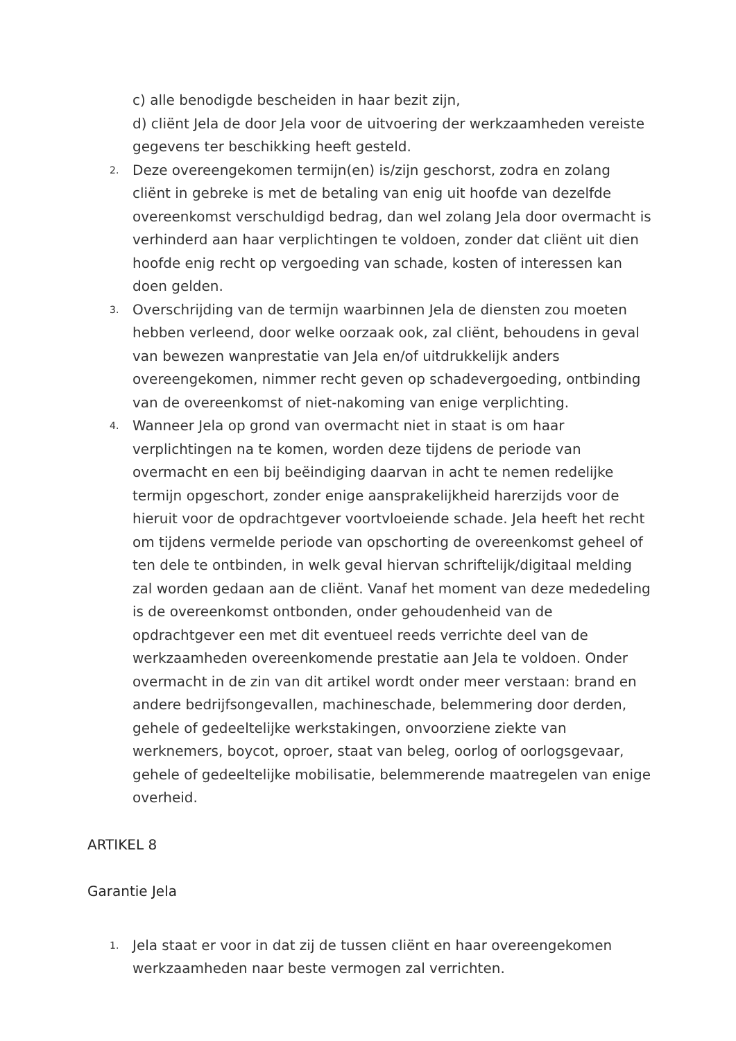c) alle benodigde bescheiden in haar bezit zijn,
d) cliënt Jela de door Jela voor de uitvoering der werkzaamheden vereiste gegevens ter beschikking heeft gesteld.
2. Deze overeengekomen termijn(en) is/zijn geschorst, zodra en zolang cliënt in gebreke is met de betaling van enig uit hoofde van dezelfde overeenkomst verschuldigd bedrag, dan wel zolang Jela door overmacht is verhinderd aan haar verplichtingen te voldoen, zonder dat cliënt uit dien hoofde enig recht op vergoeding van schade, kosten of interessen kan doen gelden.
3. Overschrijding van de termijn waarbinnen Jela de diensten zou moeten hebben verleend, door welke oorzaak ook, zal cliënt, behoudens in geval van bewezen wanprestatie van Jela en/of uitdrukkelijk anders overeengekomen, nimmer recht geven op schadevergoeding, ontbinding van de overeenkomst of niet-nakoming van enige verplichting.
4. Wanneer Jela op grond van overmacht niet in staat is om haar verplichtingen na te komen, worden deze tijdens de periode van overmacht en een bij beëindiging daarvan in acht te nemen redelijke termijn opgeschort, zonder enige aansprakelijkheid harerzijds voor de hieruit voor de opdrachtgever voortvloeiende schade. Jela heeft het recht om tijdens vermelde periode van opschorting de overeenkomst geheel of ten dele te ontbinden, in welk geval hiervan schriftelijk/digitaal melding zal worden gedaan aan de cliënt. Vanaf het moment van deze mededeling is de overeenkomst ontbonden, onder gehoudenheid van de opdrachtgever een met dit eventueel reeds verrichte deel van de werkzaamheden overeenkomende prestatie aan Jela te voldoen. Onder overmacht in de zin van dit artikel wordt onder meer verstaan: brand en andere bedrijfsongevallen, machineschade, belemmering door derden, gehele of gedeeltelijke werkstakingen, onvoorziene ziekte van werknemers, boycot, oproer, staat van beleg, oorlog of oorlogsgevaar, gehele of gedeeltelijke mobilisatie, belemmerende maatregelen van enige overheid.
ARTIKEL 8
Garantie Jela
1. Jela staat er voor in dat zij de tussen cliënt en haar overeengekomen werkzaamheden naar beste vermogen zal verrichten.